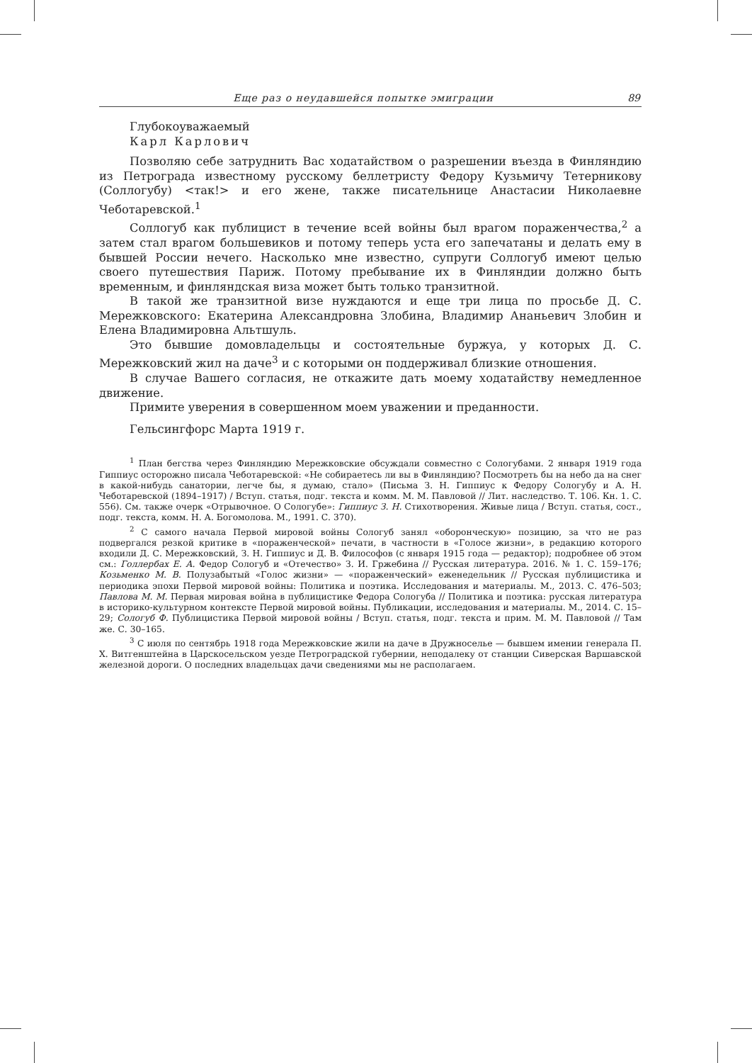Еще раз о неудавшейся попытке эмиграции 89
Глубокоуважаемый
Карл Карлович
Позволяю себе затруднить Вас ходатайством о разрешении въезда в Финляндию из Петрограда известному русскому беллетристу Федору Кузьмичу Тетерникову (Соллогубу) <так!> и его жене, также писательнице Анастасии Николаевне Чеботаревской.<sup>1</sup>
Соллогуб как публицист в течение всей войны был врагом пораженчества,<sup>2</sup> а затем стал врагом большевиков и потому теперь уста его запечатаны и делать ему в бывшей России нечего. Насколько мне известно, супруги Соллогуб имеют целью своего путешествия Париж. Потому пребывание их в Финляндии должно быть временным, и финляндская виза может быть только транзитной.
В такой же транзитной визе нуждаются и еще три лица по просьбе Д. С. Мережковского: Екатерина Александровна Злобина, Владимир Ананьевич Злобин и Елена Владимировна Альтшуль.
Это бывшие домовладельцы и состоятельные буржуа, у которых Д. С. Мережковский жил на даче<sup>3</sup> и с которыми он поддерживал близкие отношения.
В случае Вашего согласия, не откажите дать моему ходатайству немедленное движение.
Примите уверения в совершенном моем уважении и преданности.
Гельсингфорс Марта 1919 г.
<sup>1</sup> План бегства через Финляндию Мережковские обсуждали совместно с Сологубами. 2 января 1919 года Гиппиус осторожно писала Чеботаревской: «Не собираетесь ли вы в Финляндию? Посмотреть бы на небо да на снег в какой-нибудь санатории, легче бы, я думаю, стало» (Письма З. Н. Гиппиус к Федору Сологубу и А. Н. Чеботаревской (1894–1917) / Вступ. статья, подг. текста и комм. М. М. Павловой // Лит. наследство. Т. 106. Кн. 1. С. 556). См. также очерк «Отрывочное. О Сологубе»: Гиппиус З. Н. Стихотворения. Живые лица / Вступ. статья, сост., подг. текста, комм. Н. А. Богомолова. М., 1991. С. 370).
<sup>2</sup> С самого начала Первой мировой войны Сологуб занял «оборонческую» позицию, за что не раз подвергался резкой критике в «пораженческой» печати, в частности в «Голосе жизни», в редакцию которого входили Д. С. Мережковский, З. Н. Гиппиус и Д. В. Философов (с января 1915 года — редактор); подробнее об этом см.: Голлербах Е. А. Федор Сологуб и «Отечество» З. И. Гржебина // Русская литература. 2016. № 1. С. 159–176; Козьменко М. В. Полузабытый «Голос жизни» — «пораженческий» еженедельник // Русская публицистика и периодика эпохи Первой мировой войны: Политика и поэтика. Исследования и материалы. М., 2013. С. 476–503; Павлова М. М. Первая мировая война в публицистике Федора Сологуба // Политика и поэтика: русская литература в историко-культурном контексте Первой мировой войны. Публикации, исследования и материалы. М., 2014. С. 15–29; Сологуб Ф. Публицистика Первой мировой войны / Вступ. статья, подг. текста и прим. М. М. Павловой // Там же. С. 30–165.
<sup>3</sup> С июля по сентябрь 1918 года Мережковские жили на даче в Дружноселье — бывшем имении генерала П. Х. Витгенштейна в Царскосельском уезде Петроградской губернии, неподалеку от станции Сиверская Варшавской железной дороги. О последних владельцах дачи сведениями мы не располагаем.